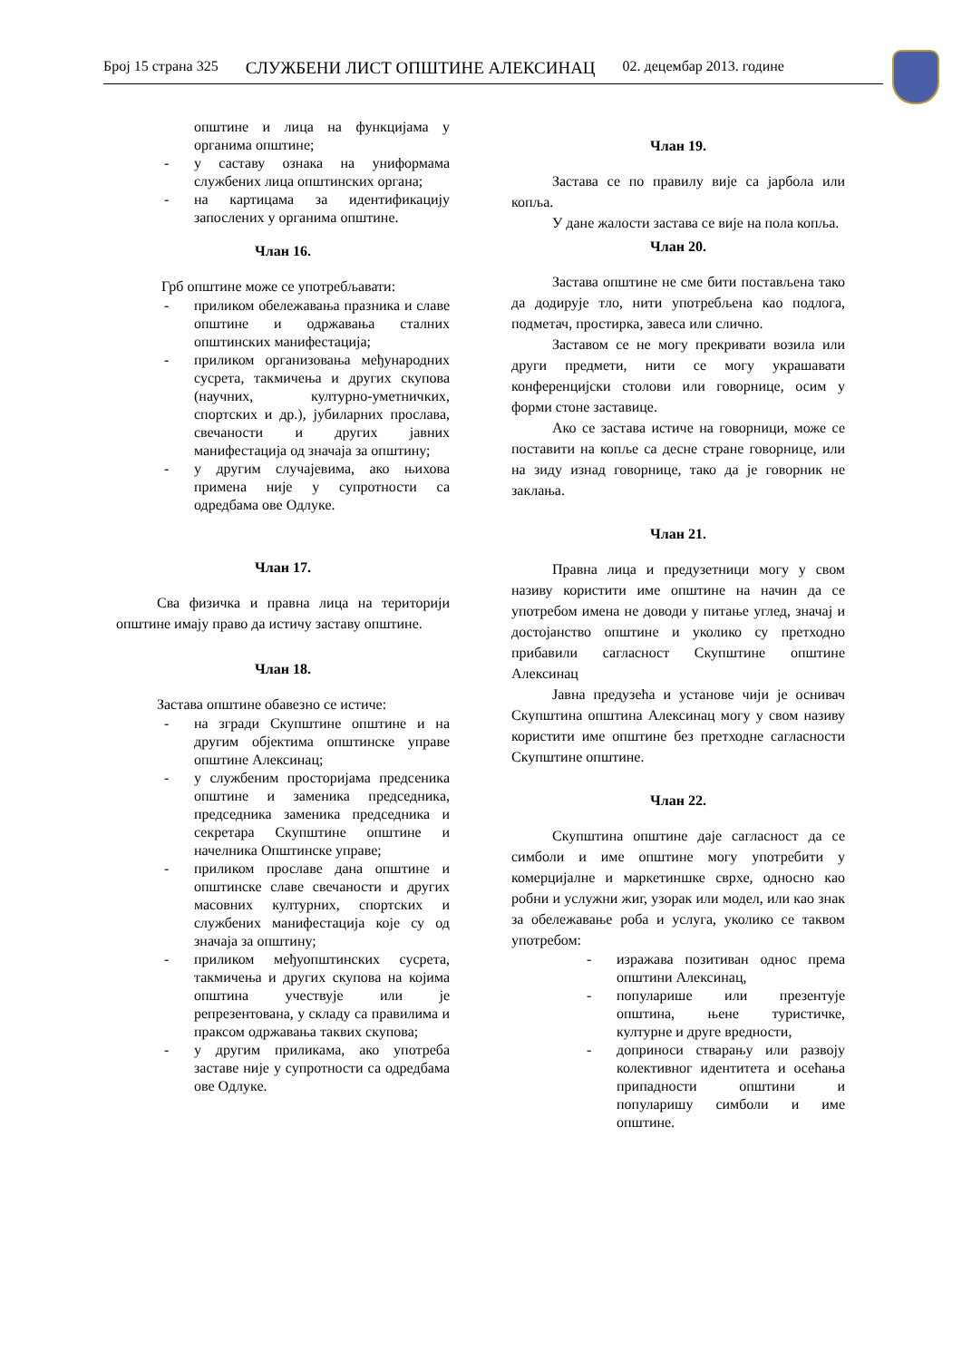Број 15 страна 325 СЛУЖБЕНИ ЛИСТ ОПШТИНЕ АЛЕКСИНАЦ 02. децембар 2013. године
општине и лица на функцијама у органима општине;
- у саставу ознака на униформама службених лица општинских органа;
- на картицама за идентификацију запослених у органима општине.
Члан 16.
Грб општине може се употребљавати:
- приликом обележавања празника и славе општине и одржавања сталних општинских манифестација;
- приликом организовања међународних сусрета, такмичења и других скупова (научних, културно-уметничких, спортских и др.), јубиларних прослава, свечаности и других јавних манифестација од значаја за општину;
- у другим случајевима, ако њихова примена није у супротности са одредбама ове Одлуке.
Члан 17.
Сва физичка и правна лица на територији општине имају право да истичу заставу општине.
Члан 18.
Застава општине обавезно се истиче:
- на згради Скупштине општине и на другим објектима општинске управе општине Алексинац;
- у службеним просторијама предсеника општине и заменика председника, председника заменика председника и секретара Скупштине општине и начелника Општинске управе;
- приликом прославе дана општине и општинске славе свечаности и других масовних културних, спортских и службених манифестација које су од значаја за општину;
- приликом међуопштинских сусрета, такмичења и других скупова на којима општина учествује или је репрезентована, у складу са правилима и праксом одржавања таквих скупова;
- у другим приликама, ако употреба заставе није у супротности са одредбама ове Одлуке.
Члан 19.
Застава се по правилу вије са јарбола или копља.
У дане жалости застава се вије на пола копља.
Члан 20.
Застава општине не сме бити постављена тако да додирује тло, нити употребљена као подлога, подметач, простирка, завеса или слично.
Заставом се не могу прекривати возила или други предмети, нити се могу украшавати конференцијски столови или говорнице, осим у форми стоне заставице.
Ако се застава истиче на говорници, може се поставити на копље са десне стране говорнице, или на зиду изнад говорнице, тако да је говорник не заклања.
Члан 21.
Правна лица и предузетници могу у свом називу користити име општине на начин да се употребом имена не доводи у питање углед, значај и достојанство општине и уколико су претходно прибавили сагласност Скупштине општине Алексинац
Јавна предузећа и установе чији је оснивач Скупштина општина Алексинац могу у свом називу користити име општине без претходне сагласности Скупштине општине.
Члан 22.
Скупштина општине даје сагласност да се симболи и име општине могу употребити у комерцијалне и маркетиншке сврхе, односно као робни и услужни жиг, узорак или модел, или као знак за обележавање роба и услуга, уколико се таквом употребом:
- изражава позитиван однос према општини Алексинац,
- популарише или презентује општина, њене туристичке, културне и друге вредности,
- доприноси стварању или развоју колективног идентитета и осећања припадности општини и популаришу симболи и име општине.